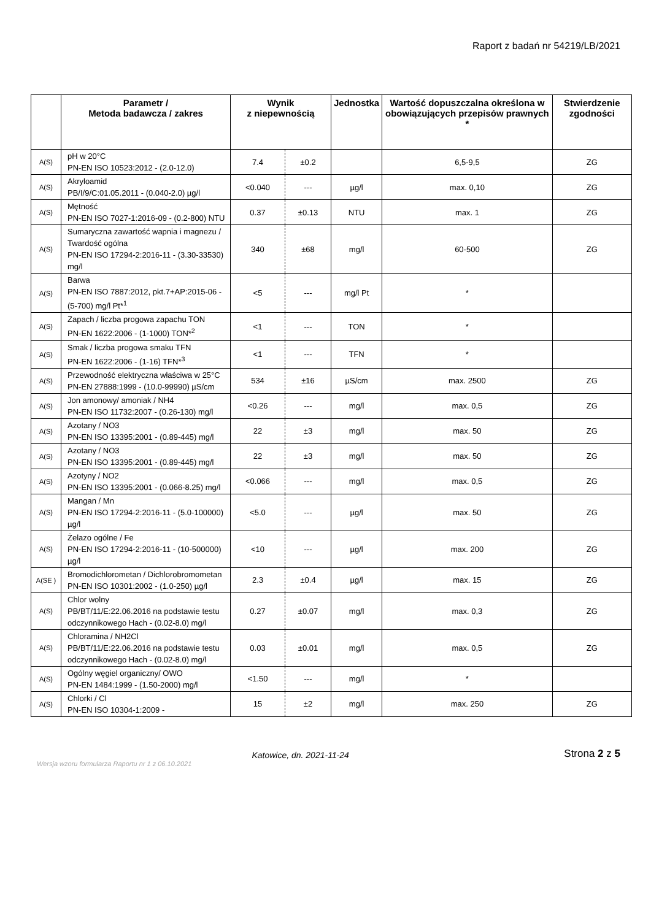Raport z badań nr 54219/LB/2021
| | Parametr / Metoda badawcza / zakres | Wynik z niepewnością | | Jednostka | Wartość dopuszczalna określona w obowiązujących przepisów prawnych * | Stwierdzenie zgodności |
| --- | --- | --- | --- | --- | --- | --- |
| A(S) | pH w 20°C PN-EN ISO 10523:2012 - (2.0-12.0) | 7.4 | ±0.2 | | 6,5-9,5 | ZG |
| A(S) | Akryloamid PB/I/9/C:01.05.2011 - (0.040-2.0) µg/l | <0.040 | --- | µg/l | max. 0,10 | ZG |
| A(S) | Mętność PN-EN ISO 7027-1:2016-09 - (0.2-800) NTU | 0.37 | ±0.13 | NTU | max. 1 | ZG |
| A(S) | Sumaryczna zawartość wapnia i magnezu / Twardość ogólna PN-EN ISO 17294-2:2016-11 - (3.30-33530) mg/l | 340 | ±68 | mg/l | 60-500 | ZG |
| A(S) | Barwa PN-EN ISO 7887:2012, pkt.7+AP:2015-06 - (5-700) mg/l Pt*<sup>1</sup> | <5 | --- | mg/l Pt | * | |
| A(S) | Zapach / liczba progowa zapachu TON PN-EN 1622:2006 - (1-1000) TON*<sup>2</sup> | <1 | --- | TON | * | |
| A(S) | Smak / liczba progowa smaku TFN PN-EN 1622:2006 - (1-16) TFN*<sup>3</sup> | <1 | --- | TFN | * | |
| A(S) | Przewodność elektryczna właściwa w 25°C PN-EN 27888:1999 - (10.0-99990) µS/cm | 534 | ±16 | µS/cm | max. 2500 | ZG |
| A(S) | Jon amonowy/ amoniak / NH4 PN-EN ISO 11732:2007 - (0.26-130) mg/l | <0.26 | --- | mg/l | max. 0,5 | ZG |
| A(S) | Azotany / NO3 PN-EN ISO 13395:2001 - (0.89-445) mg/l | 22 | ±3 | mg/l | max. 50 | ZG |
| A(S) | Azotany / NO3 PN-EN ISO 13395:2001 - (0.89-445) mg/l | 22 | ±3 | mg/l | max. 50 | ZG |
| A(S) | Azotyny / NO2 PN-EN ISO 13395:2001 - (0.066-8.25) mg/l | <0.066 | --- | mg/l | max. 0,5 | ZG |
| A(S) | Mangan / Mn PN-EN ISO 17294-2:2016-11 - (5.0-100000) µg/l | <5.0 | --- | µg/l | max. 50 | ZG |
| A(S) | Żelazo ogólne / Fe PN-EN ISO 17294-2:2016-11 - (10-500000) µg/l | <10 | --- | µg/l | max. 200 | ZG |
| A(SE ) | Bromodichlorometan / Dichlorobromometan PN-EN ISO 10301:2002 - (1.0-250) µg/l | 2.3 | ±0.4 | µg/l | max. 15 | ZG |
| A(S) | Chlor wolny PB/BT/11/E:22.06.2016 na podstawie testu odczynnikowego Hach - (0.02-8.0) mg/l | 0.27 | ±0.07 | mg/l | max. 0,3 | ZG |
| A(S) | Chloramina / NH2Cl PB/BT/11/E:22.06.2016 na podstawie testu odczynnikowego Hach - (0.02-8.0) mg/l | 0.03 | ±0.01 | mg/l | max. 0,5 | ZG |
| A(S) | Ogólny węgiel organiczny/ OWO PN-EN 1484:1999 - (1.50-2000) mg/l | <1.50 | --- | mg/l | * | |
| A(S) | Chlorki / Cl PN-EN ISO 10304-1:2009 - | 15 | ±2 | mg/l | max. 250 | ZG |
Katowice, dn. 2021-11-24
Strona 2 z 5
Wersja wzoru formularza Raportu nr 1 z 06.10.2021